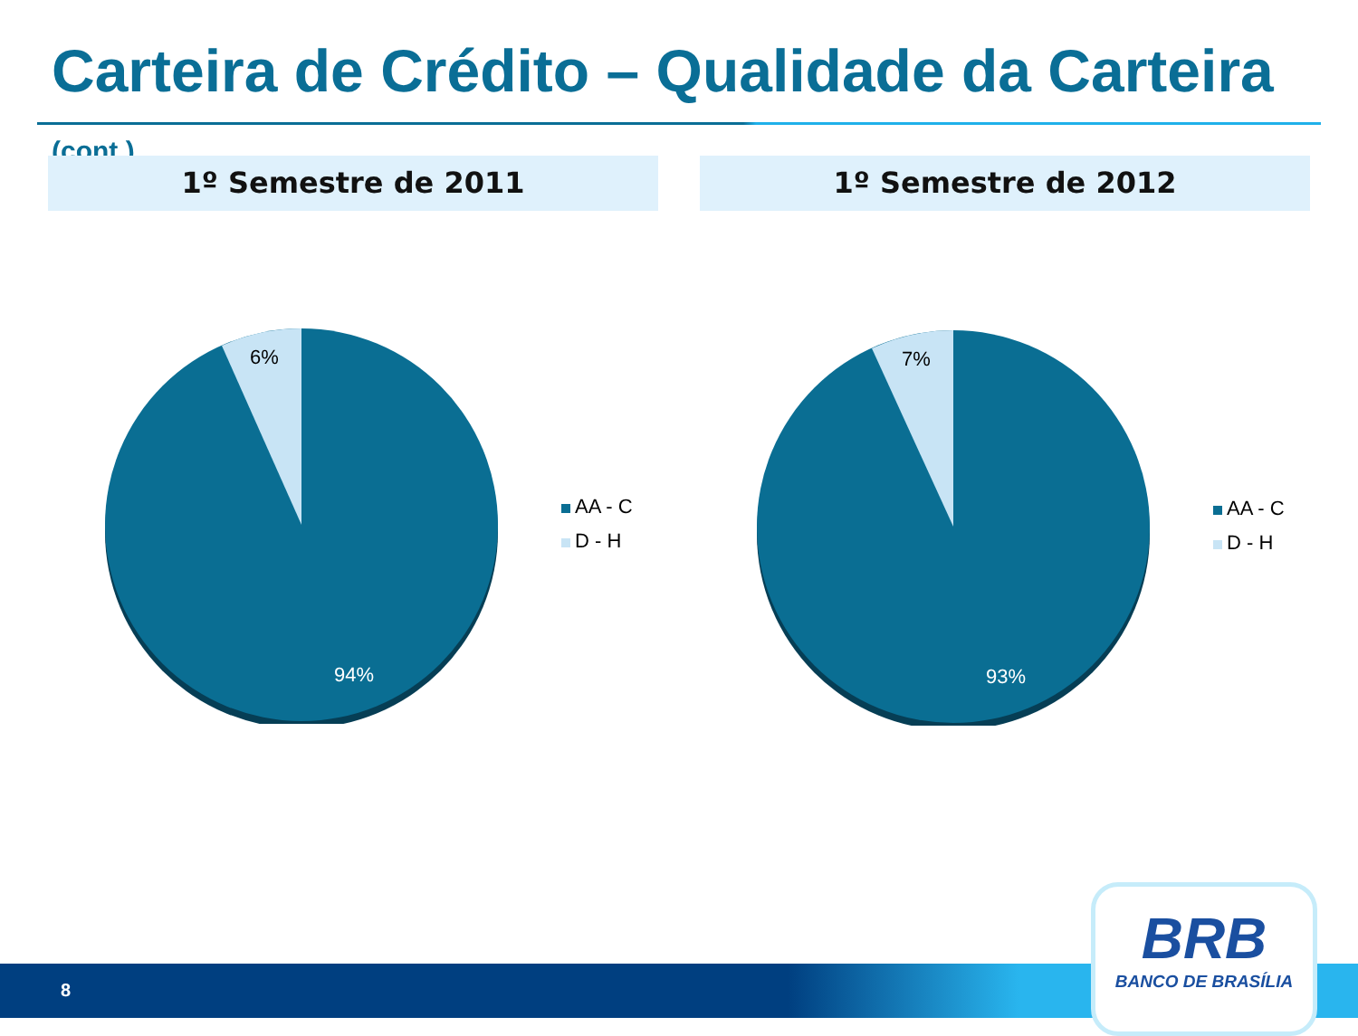Carteira de Crédito – Qualidade da Carteira (cont.)
1º Semestre de 2011 1º Semestre de 2012
6%
94%
AA - C
D - H
7%
93%
AA - C
D - H
8
BRB
BANCO DE BRASÍLIA